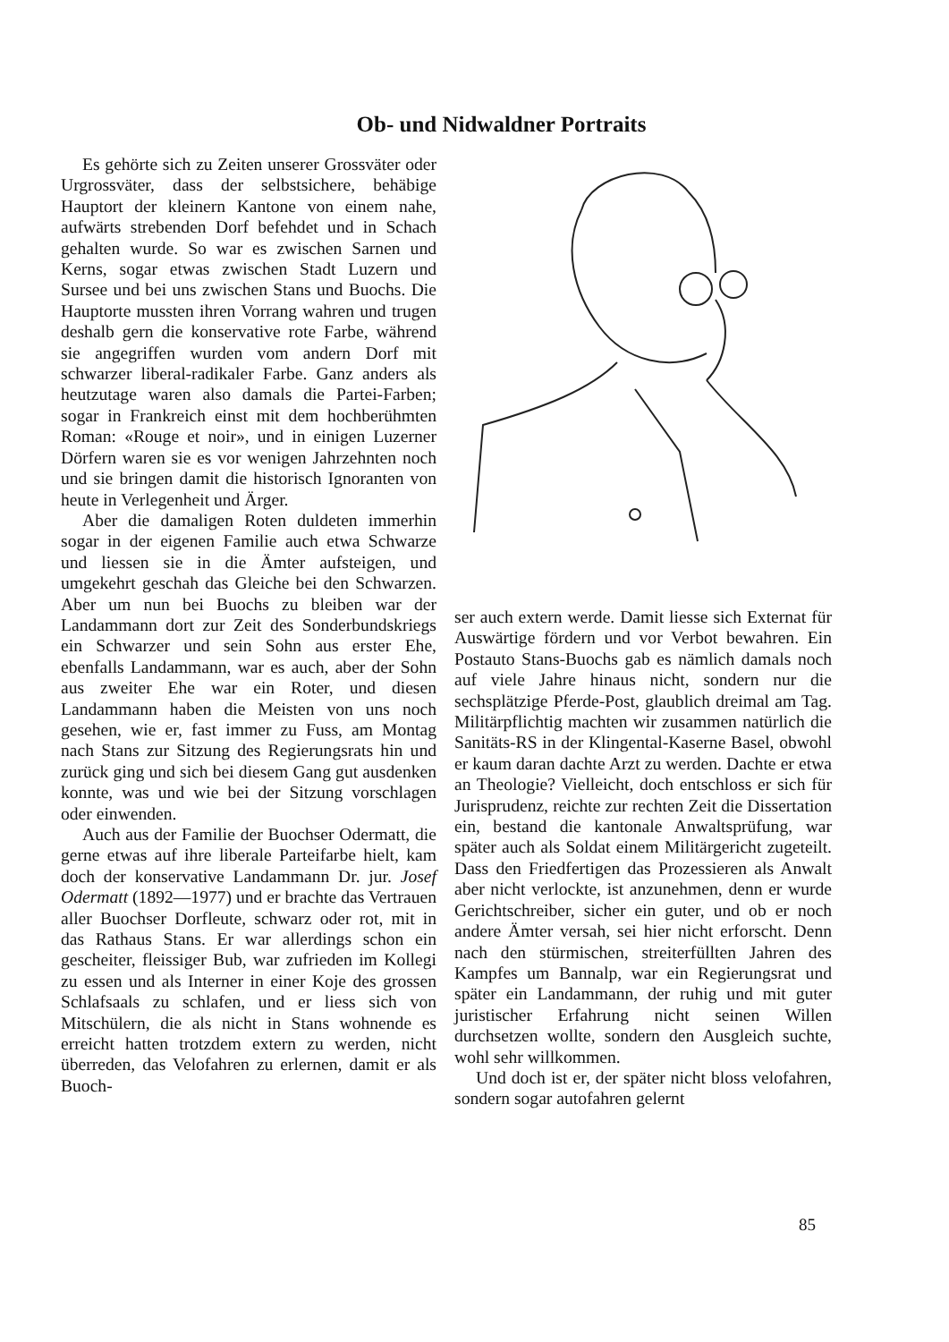Ob- und Nidwaldner Portraits
Es gehörte sich zu Zeiten unserer Grossväter oder Urgrossväter, dass der selbstsichere, behäbige Hauptort der kleinern Kantone von einem nahe, aufwärts strebenden Dorf befehdet und in Schach gehalten wurde. So war es zwischen Sarnen und Kerns, sogar etwas zwischen Stadt Luzern und Sursee und bei uns zwischen Stans und Buochs. Die Hauptorte mussten ihren Vorrang wahren und trugen deshalb gern die konservative rote Farbe, während sie angegriffen wurden vom andern Dorf mit schwarzer liberal-radikaler Farbe. Ganz anders als heutzutage waren also damals die Partei-Farben; sogar in Frankreich einst mit dem hochberühmten Roman: «Rouge et noir», und in einigen Luzerner Dörfern waren sie es vor wenigen Jahrzehnten noch und sie bringen damit die historisch Ignoranten von heute in Verlegenheit und Ärger.
Aber die damaligen Roten duldeten immerhin sogar in der eigenen Familie auch etwa Schwarze und liessen sie in die Ämter aufsteigen, und umgekehrt geschah das Gleiche bei den Schwarzen. Aber um nun bei Buochs zu bleiben war der Landammann dort zur Zeit des Sonderbundskriegs ein Schwarzer und sein Sohn aus erster Ehe, ebenfalls Landammann, war es auch, aber der Sohn aus zweiter Ehe war ein Roter, und diesen Landammann haben die Meisten von uns noch gesehen, wie er, fast immer zu Fuss, am Montag nach Stans zur Sitzung des Regierungsrats hin und zurück ging und sich bei diesem Gang gut ausdenken konnte, was und wie bei der Sitzung vorschlagen oder einwenden.
Auch aus der Familie der Buochser Odermatt, die gerne etwas auf ihre liberale Parteifarbe hielt, kam doch der konservative Landammann Dr. jur. Josef Odermatt (1892—1977) und er brachte das Vertrauen aller Buochser Dorfleute, schwarz oder rot, mit in das Rathaus Stans. Er war allerdings schon ein gescheiter, fleissiger Bub, war zufrieden im Kollegi zu essen und als Interner in einer Koje des grossen Schlafsaals zu schlafen, und er liess sich von Mitschülern, die als nicht in Stans wohnende es erreicht hatten trotzdem extern zu werden, nicht überreden, das Velofahren zu erlernen, damit er als Buoch-
ser auch extern werde. Damit liesse sich Externat für Auswärtige fördern und vor Verbot bewahren. Ein Postauto Stans-Buochs gab es nämlich damals noch auf viele Jahre hinaus nicht, sondern nur die sechsplätzige Pferde-Post, glaublich dreimal am Tag. Militärpflichtig machten wir zusammen natürlich die Sanitäts-RS in der Klingental-Kaserne Basel, obwohl er kaum daran dachte Arzt zu werden. Dachte er etwa an Theologie? Vielleicht, doch entschloss er sich für Jurisprudenz, reichte zur rechten Zeit die Dissertation ein, bestand die kantonale Anwaltsprüfung, war später auch als Soldat einem Militärgericht zugeteilt. Dass den Friedfertigen das Prozessieren als Anwalt aber nicht verlockte, ist anzunehmen, denn er wurde Gerichtschreiber, sicher ein guter, und ob er noch andere Ämter versah, sei hier nicht erforscht. Denn nach den stürmischen, streiterfüllten Jahren des Kampfes um Bannalp, war ein Regierungsrat und später ein Landammann, der ruhig und mit guter juristischer Erfahrung nicht seinen Willen durchsetzen wollte, sondern den Ausgleich suchte, wohl sehr willkommen.
Und doch ist er, der später nicht bloss velofahren, sondern sogar autofahren gelernt
85